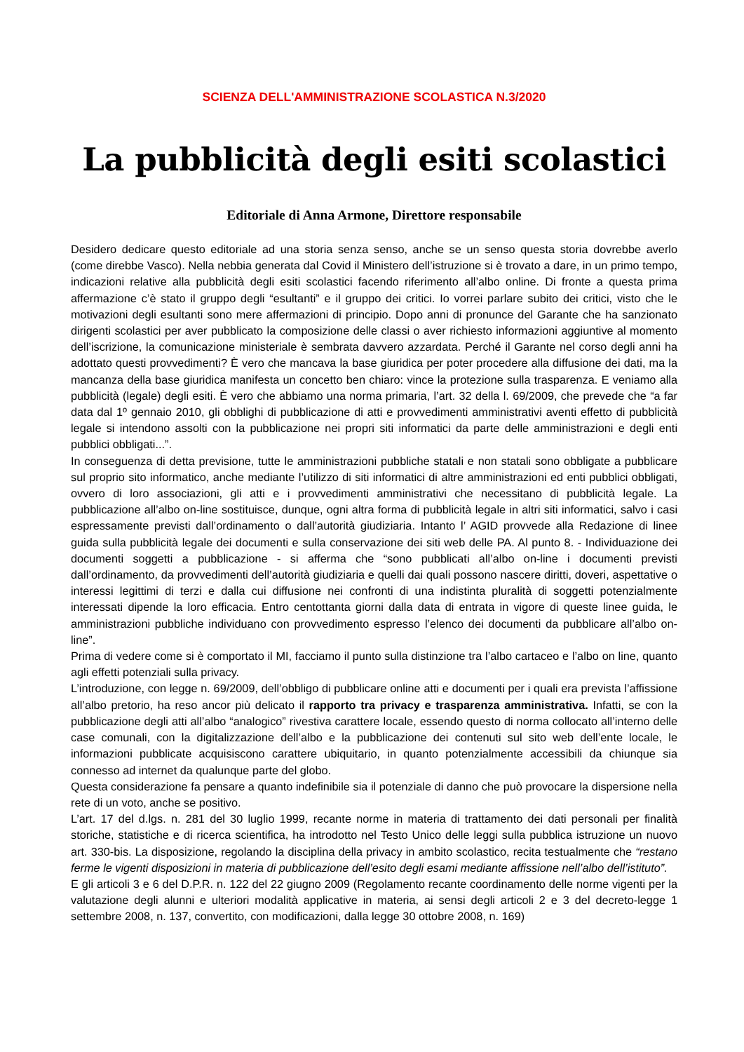SCIENZA DELL'AMMINISTRAZIONE SCOLASTICA N.3/2020
La pubblicità degli esiti scolastici
Editoriale di Anna Armone, Direttore responsabile
Desidero dedicare questo editoriale ad una storia senza senso, anche se un senso questa storia dovrebbe averlo (come direbbe Vasco). Nella nebbia generata dal Covid il Ministero dell’istruzione si è trovato a dare, in un primo tempo, indicazioni relative alla pubblicità degli esiti scolastici facendo riferimento all’albo online. Di fronte a questa prima affermazione c’è stato il gruppo degli “esultanti” e il gruppo dei critici. Io vorrei parlare subito dei critici, visto che le motivazioni degli esultanti sono mere affermazioni di principio. Dopo anni di pronunce del Garante che ha sanzionato dirigenti scolastici per aver pubblicato la composizione delle classi o aver richiesto informazioni aggiuntive al momento dell’iscrizione, la comunicazione ministeriale è sembrata davvero azzardata. Perché il Garante nel corso degli anni ha adottato questi provvedimenti? È vero che mancava la base giuridica per poter procedere alla diffusione dei dati, ma la mancanza della base giuridica manifesta un concetto ben chiaro: vince la protezione sulla trasparenza. E veniamo alla pubblicità (legale) degli esiti. È vero che abbiamo una norma primaria, l’art. 32 della l. 69/2009, che prevede che “a far data dal 1º gennaio 2010, gli obblighi di pubblicazione di atti e provvedimenti amministrativi aventi effetto di pubblicità legale si intendono assolti con la pubblicazione nei propri siti informatici da parte delle amministrazioni e degli enti pubblici obbligati...”.
In conseguenza di detta previsione, tutte le amministrazioni pubbliche statali e non statali sono obbligate a pubblicare sul proprio sito informatico, anche mediante l’utilizzo di siti informatici di altre amministrazioni ed enti pubblici obbligati, ovvero di loro associazioni, gli atti e i provvedimenti amministrativi che necessitano di pubblicità legale. La pubblicazione all’albo on-line sostituisce, dunque, ogni altra forma di pubblicità legale in altri siti informatici, salvo i casi espressamente previsti dall’ordinamento o dall’autorità giudiziaria. Intanto l’ AGID provvede alla Redazione di linee guida sulla pubblicità legale dei documenti e sulla conservazione dei siti web delle PA. Al punto 8. - Individuazione dei documenti soggetti a pubblicazione - si afferma che “sono pubblicati all’albo on-line i documenti previsti dall’ordinamento, da provvedimenti dell’autorità giudiziaria e quelli dai quali possono nascere diritti, doveri, aspettative o interessi legittimi di terzi e dalla cui diffusione nei confronti di una indistinta pluralità di soggetti potenzialmente interessati dipende la loro efficacia. Entro centottanta giorni dalla data di entrata in vigore di queste linee guida, le amministrazioni pubbliche individuano con provvedimento espresso l’elenco dei documenti da pubblicare all’albo on-line”.
Prima di vedere come si è comportato il MI, facciamo il punto sulla distinzione tra l’albo cartaceo e l’albo on line, quanto agli effetti potenziali sulla privacy.
L’introduzione, con legge n. 69/2009, dell’obbligo di pubblicare online atti e documenti per i quali era prevista l’affissione all’albo pretorio, ha reso ancor più delicato il rapporto tra privacy e trasparenza amministrativa. Infatti, se con la pubblicazione degli atti all’albo “analogico” rivestiva carattere locale, essendo questo di norma collocato all’interno delle case comunali, con la digitalizzazione dell’albo e la pubblicazione dei contenuti sul sito web dell’ente locale, le informazioni pubblicate acquisiscono carattere ubiquitario, in quanto potenzialmente accessibili da chiunque sia connesso ad internet da qualunque parte del globo.
Questa considerazione fa pensare a quanto indefinibile sia il potenziale di danno che può provocare la dispersione nella rete di un voto, anche se positivo.
L’art. 17 del d.lgs. n. 281 del 30 luglio 1999, recante norme in materia di trattamento dei dati personali per finalità storiche, statistiche e di ricerca scientifica, ha introdotto nel Testo Unico delle leggi sulla pubblica istruzione un nuovo art. 330-bis. La disposizione, regolando la disciplina della privacy in ambito scolastico, recita testualmente che “restano ferme le vigenti disposizioni in materia di pubblicazione dell’esito degli esami mediante affissione nell’albo dell’istituto”.
E gli articoli 3 e 6 del D.P.R. n. 122 del 22 giugno 2009 (Regolamento recante coordinamento delle norme vigenti per la valutazione degli alunni e ulteriori modalità applicative in materia, ai sensi degli articoli 2 e 3 del decreto-legge 1 settembre 2008, n. 137, convertito, con modificazioni, dalla legge 30 ottobre 2008, n. 169)